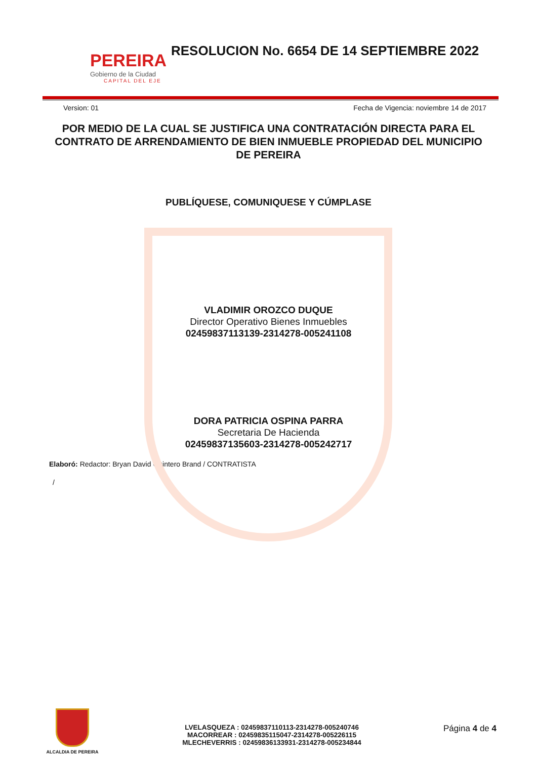PEREIRA
Gobierno de la Ciudad
CAPITAL DEL EJE
RESOLUCION No. 6654 DE 14 SEPTIEMBRE 2022
Version: 01 Fecha de Vigencia: noviembre 14 de 2017
POR MEDIO DE LA CUAL SE JUSTIFICA UNA CONTRATACIÓN DIRECTA PARA EL CONTRATO DE ARRENDAMIENTO DE BIEN INMUEBLE PROPIEDAD DEL MUNICIPIO DE PEREIRA
PUBLÍQUESE, COMUNIQUESE Y CÚMPLASE
VLADIMIR OROZCO DUQUE
Director Operativo Bienes Inmuebles
02459837113139-2314278-005241108
DORA PATRICIA OSPINA PARRA
Secretaria De Hacienda
02459837135603-2314278-005242717
Elaboró: Redactor: Bryan David Quintero Brand / CONTRATISTA
/
ALCALDIA DE PEREIRA
LVELASQUEZA : 02459837110113-2314278-005240746
MACORREAR : 02459835115047-2314278-005226115
MLECHEVERRIS : 02459836133931-2314278-005234844
Página 4 de 4